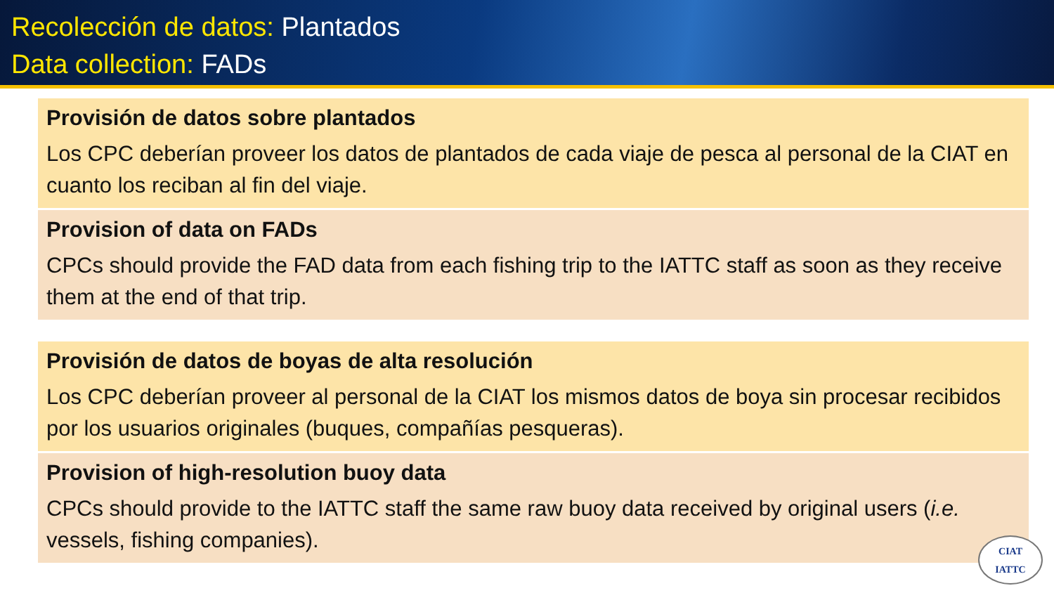Recolección de datos: Plantados
Data collection: FADs
Provisión de datos sobre plantados
Los CPC deberían proveer los datos de plantados de cada viaje de pesca al personal de la CIAT en cuanto los reciban al fin del viaje.
Provision of data on FADs
CPCs should provide the FAD data from each fishing trip to the IATTC staff as soon as they receive them at the end of that trip.
Provisión de datos de boyas de alta resolución
Los CPC deberían proveer al personal de la CIAT los mismos datos de boya sin procesar recibidos por los usuarios originales (buques, compañías pesqueras).
Provision of high-resolution buoy data
CPCs should provide to the IATTC staff the same raw buoy data received by original users (i.e. vessels, fishing companies).
CIAT
IATTC